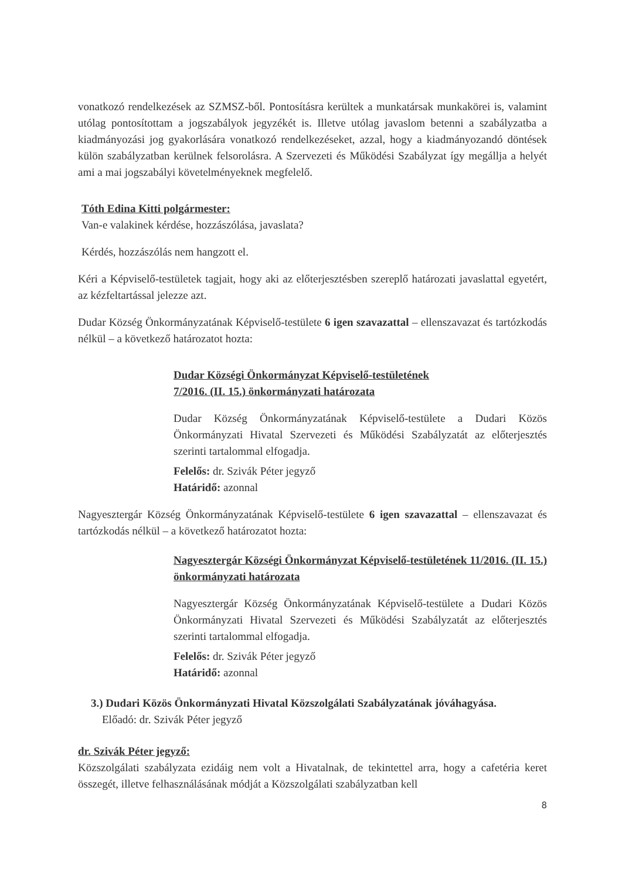vonatkozó rendelkezések az SZMSZ-ből. Pontosításra kerültek a munkatársak munkakörei is, valamint utólag pontosítottam a jogszabályok jegyzékét is. Illetve utólag javaslom betenni a szabályzatba a kiadmányozási jog gyakorlására vonatkozó rendelkezéseket, azzal, hogy a kiadmányozandó döntések külön szabályzatban kerülnek felsorolásra. A Szervezeti és Működési Szabályzat így megállja a helyét ami a mai jogszabályi követelményeknek megfelelő.
Tóth Edina Kitti polgármester:
Van-e valakinek kérdése, hozzászólása, javaslata?
Kérdés, hozzászólás nem hangzott el.
Kéri a Képviselő-testületek tagjait, hogy aki az előterjesztésben szereplő határozati javaslattal egyetért, az kézfeltartással jelezze azt.
Dudar Község Önkormányzatának Képviselő-testülete 6 igen szavazattal – ellenszavazat és tartózkodás nélkül – a következő határozatot hozta:
Dudar Községi Önkormányzat Képviselő-testületének
7/2016. (II. 15.) önkormányzati határozata
Dudar Község Önkormányzatának Képviselő-testülete a Dudari Közös Önkormányzati Hivatal Szervezeti és Működési Szabályzatát az előterjesztés szerinti tartalommal elfogadja.
Felelős: dr. Szivák Péter jegyző
Határidő: azonnal
Nagyesztergár Község Önkormányzatának Képviselő-testülete 6 igen szavazattal – ellenszavazat és tartózkodás nélkül – a következő határozatot hozta:
Nagyesztergár Községi Önkormányzat Képviselő-testületének 11/2016. (II. 15.) önkormányzati határozata
Nagyesztergár Község Önkormányzatának Képviselő-testülete a Dudari Közös Önkormányzati Hivatal Szervezeti és Működési Szabályzatát az előterjesztés szerinti tartalommal elfogadja.
Felelős: dr. Szivák Péter jegyző
Határidő: azonnal
3.) Dudari Közös Önkormányzati Hivatal Közszolgálati Szabályzatának jóváhagyása.
Előadó: dr. Szivák Péter jegyző
dr. Szivák Péter jegyző:
Közszolgálati szabályzata ezidáig nem volt a Hivatalnak, de tekintettel arra, hogy a cafetéria keret összegét, illetve felhasználásának módját a Közszolgálati szabályzatban kell
8